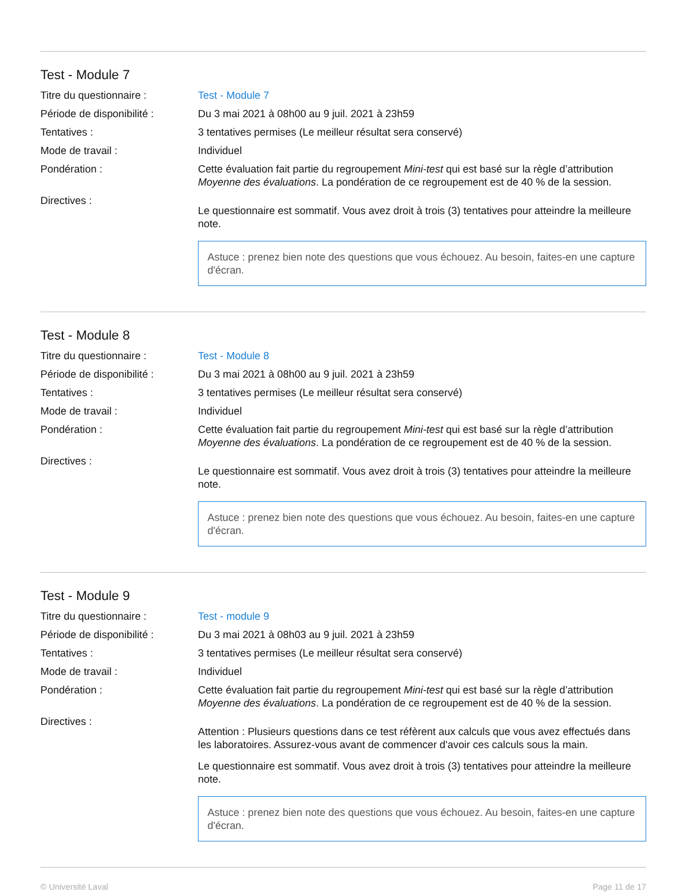Test - Module 7
Titre du questionnaire : Test - Module 7
Période de disponibilité :
Du 3 mai 2021 à 08h00 au 9 juil. 2021 à 23h59
Tentatives : 3 tentatives permises (Le meilleur résultat sera conservé)
Mode de travail : Individuel
Pondération : Cette évaluation fait partie du regroupement Mini-test qui est basé sur la règle d’attribution Moyenne des évaluations. La pondération de ce regroupement est de 40 % de la session.
Directives :
Le questionnaire est sommatif. Vous avez droit à trois (3) tentatives pour atteindre la meilleure note.
Astuce : prenez bien note des questions que vous échouez. Au besoin, faites-en une capture d'écran.
Test - Module 8
Titre du questionnaire : Test - Module 8
Période de disponibilité :
Du 3 mai 2021 à 08h00 au 9 juil. 2021 à 23h59
Tentatives : 3 tentatives permises (Le meilleur résultat sera conservé)
Mode de travail : Individuel
Pondération : Cette évaluation fait partie du regroupement Mini-test qui est basé sur la règle d’attribution Moyenne des évaluations. La pondération de ce regroupement est de 40 % de la session.
Directives :
Le questionnaire est sommatif. Vous avez droit à trois (3) tentatives pour atteindre la meilleure note.
Astuce : prenez bien note des questions que vous échouez. Au besoin, faites-en une capture d'écran.
Test - Module 9
Titre du questionnaire : Test - module 9
Période de disponibilité :
Du 3 mai 2021 à 08h03 au 9 juil. 2021 à 23h59
Tentatives : 3 tentatives permises (Le meilleur résultat sera conservé)
Mode de travail : Individuel
Pondération : Cette évaluation fait partie du regroupement Mini-test qui est basé sur la règle d’attribution Moyenne des évaluations. La pondération de ce regroupement est de 40 % de la session.
Directives :
Attention : Plusieurs questions dans ce test réfèrent aux calculs que vous avez effectués dans les laboratoires. Assurez-vous avant de commencer d'avoir ces calculs sous la main.
Le questionnaire est sommatif. Vous avez droit à trois (3) tentatives pour atteindre la meilleure note.
Astuce : prenez bien note des questions que vous échouez. Au besoin, faites-en une capture d'écran.
© Université Laval Page 11 de 17